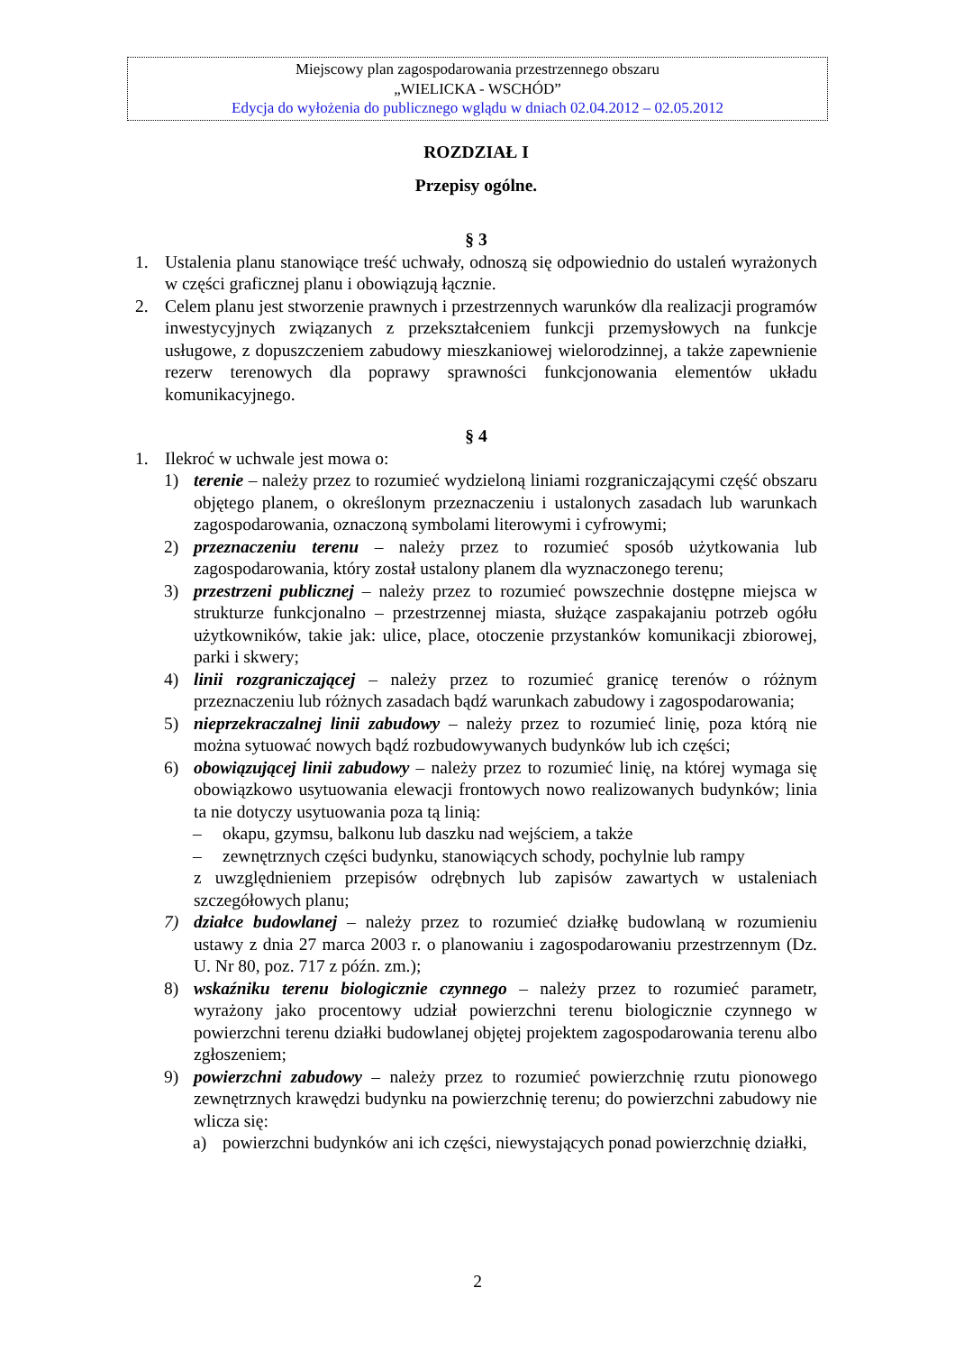Miejscowy plan zagospodarowania przestrzennego obszaru
„WIELICKA - WSCHÓD”
Edycja do wyłożenia do publicznego wglądu w dniach 02.04.2012 – 02.05.2012
ROZDZIAŁ I
Przepisy ogólne.
§ 3
1. Ustalenia planu stanowiące treść uchwały, odnoszą się odpowiednio do ustaleń wyrażonych w części graficznej planu i obowiązują łącznie.
2. Celem planu jest stworzenie prawnych i przestrzennych warunków dla realizacji programów inwestycyjnych związanych z przekształceniem funkcji przemysłowych na funkcje usługowe, z dopuszczeniem zabudowy mieszkaniowej wielorodzinnej, a także zapewnienie rezerw terenowych dla poprawy sprawności funkcjonowania elementów układu komunikacyjnego.
§ 4
1. Ilekroć w uchwale jest mowa o:
1) terenie – należy przez to rozumieć wydzieloną liniami rozgraniczającymi część obszaru objętego planem, o określonym przeznaczeniu i ustalonych zasadach lub warunkach zagospodarowania, oznaczoną symbolami literowymi i cyfrowymi;
2) przeznaczeniu terenu – należy przez to rozumieć sposób użytkowania lub zagospodarowania, który został ustalony planem dla wyznaczonego terenu;
3) przestrzeni publicznej – należy przez to rozumieć powszechnie dostępne miejsca w strukturze funkcjonalno – przestrzennej miasta, służące zaspakajaniu potrzeb ogółu użytkowników, takie jak: ulice, place, otoczenie przystanków komunikacji zbiorowej, parki i skwery;
4) linii rozgraniczającej – należy przez to rozumieć granicę terenów o różnym przeznaczeniu lub różnych zasadach bądź warunkach zabudowy i zagospodarowania;
5) nieprzekraczalnej linii zabudowy – należy przez to rozumieć linię, poza którą nie można sytuować nowych bądź rozbudowywanych budynków lub ich części;
6) obowiązującej linii zabudowy – należy przez to rozumieć linię, na której wymaga się obowiązkowo usytuowania elewacji frontowych nowo realizowanych budynków; linia ta nie dotyczy usytuowania poza tą linią:
– okapu, gzymsu, balkonu lub daszku nad wejściem, a także
– zewnętrznych części budynku, stanowiących schody, pochylnie lub rampy
z uwzględnieniem przepisów odrębnych lub zapisów zawartych w ustaleniach szczegółowych planu;
7) działce budowlanej – należy przez to rozumieć działkę budowlaną w rozumieniu ustawy z dnia 27 marca 2003 r. o planowaniu i zagospodarowaniu przestrzennym (Dz. U. Nr 80, poz. 717 z późn. zm.);
8) wskaźniku terenu biologicznie czynnego – należy przez to rozumieć parametr, wyrażony jako procentowy udział powierzchni terenu biologicznie czynnego w powierzchni terenu działki budowlanej objętej projektem zagospodarowania terenu albo zgłoszeniem;
9) powierzchni zabudowy – należy przez to rozumieć powierzchnię rzutu pionowego zewnętrznych krawędzi budynku na powierzchnię terenu; do powierzchni zabudowy nie wlicza się:
a) powierzchni budynków ani ich części, niewystających ponad powierzchnię działki,
2